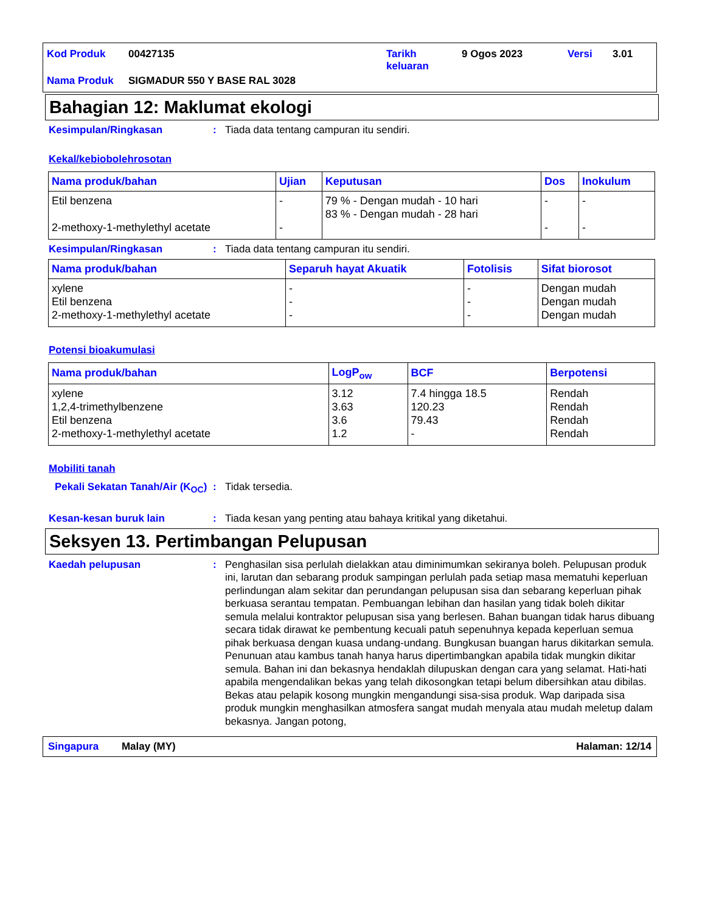| Kod Produk | 00427135 | Tarikh keluaran | 9 Ogos 2023 | Versi | 3.01 |
| Nama Produk | SIGMADUR 550 Y BASE RAL 3028 | | | | |
Bahagian 12: Maklumat ekologi
Kesimpulan/Ringkasan : Tiada data tentang campuran itu sendiri.
Kekal/kebiobolehrosotan
| Nama produk/bahan | Ujian | Keputusan | Dos | Inokulum |
| --- | --- | --- | --- | --- |
| Etil benzena 2-methoxy-1-methylethyl acetate | - - | 79 % - Dengan mudah - 10 hari 83 % - Dengan mudah - 28 hari | - - | - - |
Kesimpulan/Ringkasan : Tiada data tentang campuran itu sendiri.
| Nama produk/bahan | Separuh hayat Akuatik | Fotolisis | Sifat biorosot |
| --- | --- | --- | --- |
| xylene Etil benzena 2-methoxy-1-methylethyl acetate | - - - | - - - | Dengan mudah Dengan mudah Dengan mudah |
Potensi bioakumulasi
| Nama produk/bahan | LogP<sub>ow</sub> | BCF | Berpotensi |
| --- | --- | --- | --- |
| xylene 1,2,4-trimethylbenzene Etil benzena 2-methoxy-1-methylethyl acetate | 3.12 3.63 3.6 1.2 | 7.4 hingga 18.5 120.23 79.43 - | Rendah Rendah Rendah Rendah |
Mobiliti tanah
Pekali Sekatan Tanah/Air (K<sub>OC</sub>)
: Tidak tersedia.
Kesan-kesan buruk lain : Tiada kesan yang penting atau bahaya kritikal yang diketahui.
Seksyen 13. Pertimbangan Pelupusan
Kaedah pelupusan : Penghasilan sisa perlulah dielakkan atau diminimumkan sekiranya boleh. Pelupusan produk ini, larutan dan sebarang produk sampingan perlulah pada setiap masa mematuhi keperluan perlindungan alam sekitar dan perundangan pelupusan sisa dan sebarang keperluan pihak berkuasa serantau tempatan. Pembuangan lebihan dan hasilan yang tidak boleh dikitar semula melalui kontraktor pelupusan sisa yang berlesen. Bahan buangan tidak harus dibuang secara tidak dirawat ke pembentung kecuali patuh sepenuhnya kepada keperluan semua pihak berkuasa dengan kuasa undang-undang. Bungkusan buangan harus dikitarkan semula. Penunuan atau kambus tanah hanya harus dipertimbangkan apabila tidak mungkin dikitar semula. Bahan ini dan bekasnya hendaklah dilupuskan dengan cara yang selamat. Hati-hati apabila mengendalikan bekas yang telah dikosongkan tetapi belum dibersihkan atau dibilas. Bekas atau pelapik kosong mungkin mengandungi sisa-sisa produk. Wap daripada sisa produk mungkin menghasilkan atmosfera sangat mudah menyala atau mudah meletup dalam bekasnya. Jangan potong,
Singapura Malay (MY) Halaman: 12/14